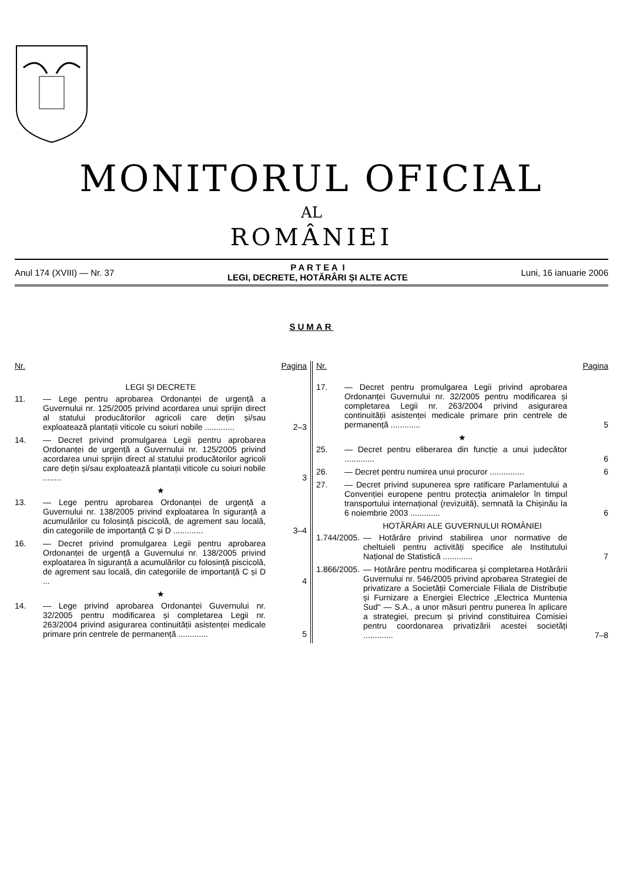MONITORUL OFICIAL
AL
ROMÂNIEI
Anul 174 (XVIII) — Nr. 37
P A R T E A I
LEGI, DECRETE, HOTĂRÂRI ȘI ALTE ACTE
Luni, 16 ianuarie 2006
SUMAR
Nr. Pagina
LEGI ȘI DECRETE
11. — Lege pentru aprobarea Ordonanței de urgență a Guvernului nr. 125/2005 privind acordarea unui sprijin direct al statului producătorilor agricoli care dețin și/sau exploatează plantații viticole cu soiuri nobile ............. 2–3
14. — Decret privind promulgarea Legii pentru aprobarea Ordonanței de urgență a Guvernului nr. 125/2005 privind acordarea unui sprijin direct al statului producătorilor agricoli care dețin și/sau exploatează plantații viticole cu soiuri nobile ........ 3
★
13. — Lege pentru aprobarea Ordonanței de urgență a Guvernului nr. 138/2005 privind exploatarea în siguranță a acumulărilor cu folosință piscicolă, de agrement sau locală, din categoriile de importanță C și D ............. 3–4
16. — Decret privind promulgarea Legii pentru aprobarea Ordonanței de urgență a Guvernului nr. 138/2005 privind exploatarea în siguranță a acumulărilor cu folosință piscicolă, de agrement sau locală, din categoriile de importanță C și D ... 4
★
14. — Lege privind aprobarea Ordonanței Guvernului nr. 32/2005 pentru modificarea și completarea Legii nr. 263/2004 privind asigurarea continuității asistenței medicale primare prin centrele de permanență ............. 5
Nr. Pagina
17. — Decret pentru promulgarea Legii privind aprobarea Ordonanței Guvernului nr. 32/2005 pentru modificarea și completarea Legii nr. 263/2004 privind asigurarea continuității asistenței medicale primare prin centrele de permanență ............. 5
★
25. — Decret pentru eliberarea din funcție a unui judecător ............. 6
26. — Decret pentru numirea unui procuror ............... 6
27. — Decret privind supunerea spre ratificare Parlamentului a Convenției europene pentru protecția animalelor în timpul transportului internațional (revizuită), semnată la Chișinău la 6 noiembrie 2003 ............. 6
HOTĂRÂRI ALE GUVERNULUI ROMÂNIEI
1.744/2005. — Hotărâre privind stabilirea unor normative de cheltuieli pentru activități specifice ale Institutului Național de Statistică ............. 7
1.866/2005. — Hotărâre pentru modificarea și completarea Hotărârii Guvernului nr. 546/2005 privind aprobarea Strategiei de privatizare a Societății Comerciale Filiala de Distribuție și Furnizare a Energiei Electrice „Electrica Muntenia Sud“ — S.A., a unor măsuri pentru punerea în aplicare a strategiei, precum și privind constituirea Comisiei pentru coordonarea privatizării acestei societăți ............. 7–8